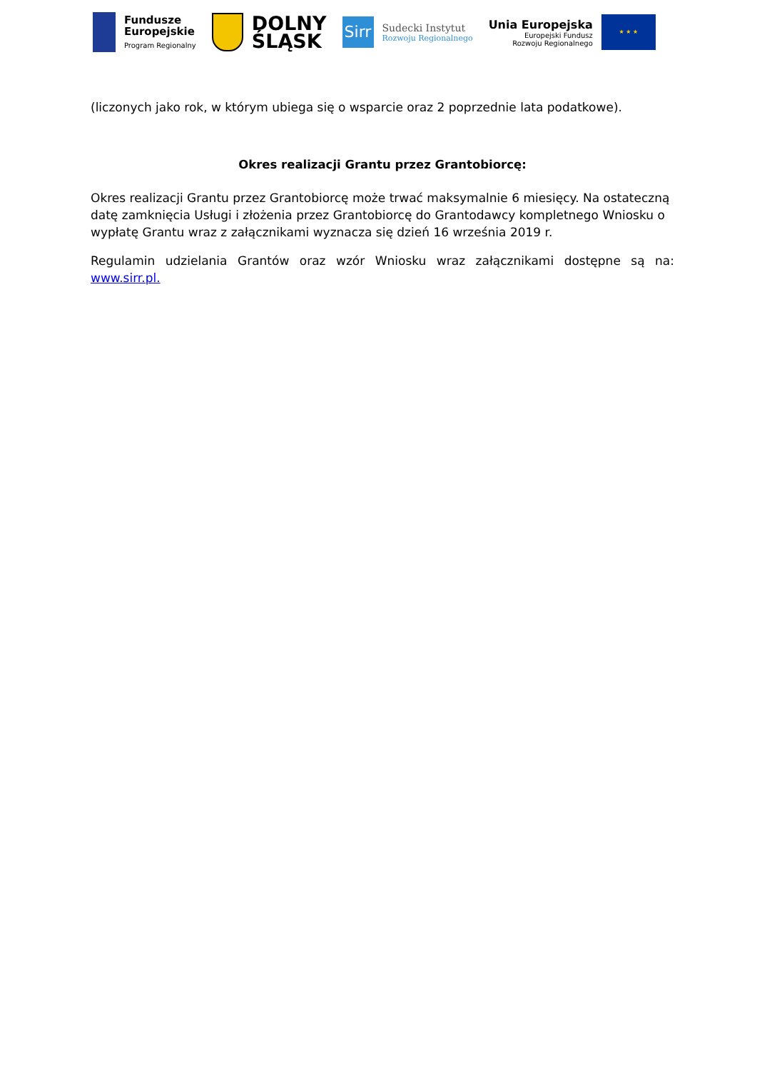Fundusze
Europejskie
Program Regionalny
DOLNY
ŚLĄSK
Sirr
Sudecki Instytut
Rozwoju Regionalnego
Unia Europejska
Europejski Fundusz
Rozwoju Regionalnego
★ ★ ★
(liczonych jako rok, w którym ubiega się o wsparcie oraz 2 poprzednie lata podatkowe).
Okres realizacji Grantu przez Grantobiorcę:
Okres realizacji Grantu przez Grantobiorcę może trwać maksymalnie 6 miesięcy. Na ostateczną datę zamknięcia Usługi i złożenia przez Grantobiorcę do Grantodawcy kompletnego Wniosku o wypłatę Grantu wraz z załącznikami wyznacza się dzień 16 września 2019 r.
Regulamin udzielania Grantów oraz wzór Wniosku wraz załącznikami dostępne są na: www.sirr.pl.